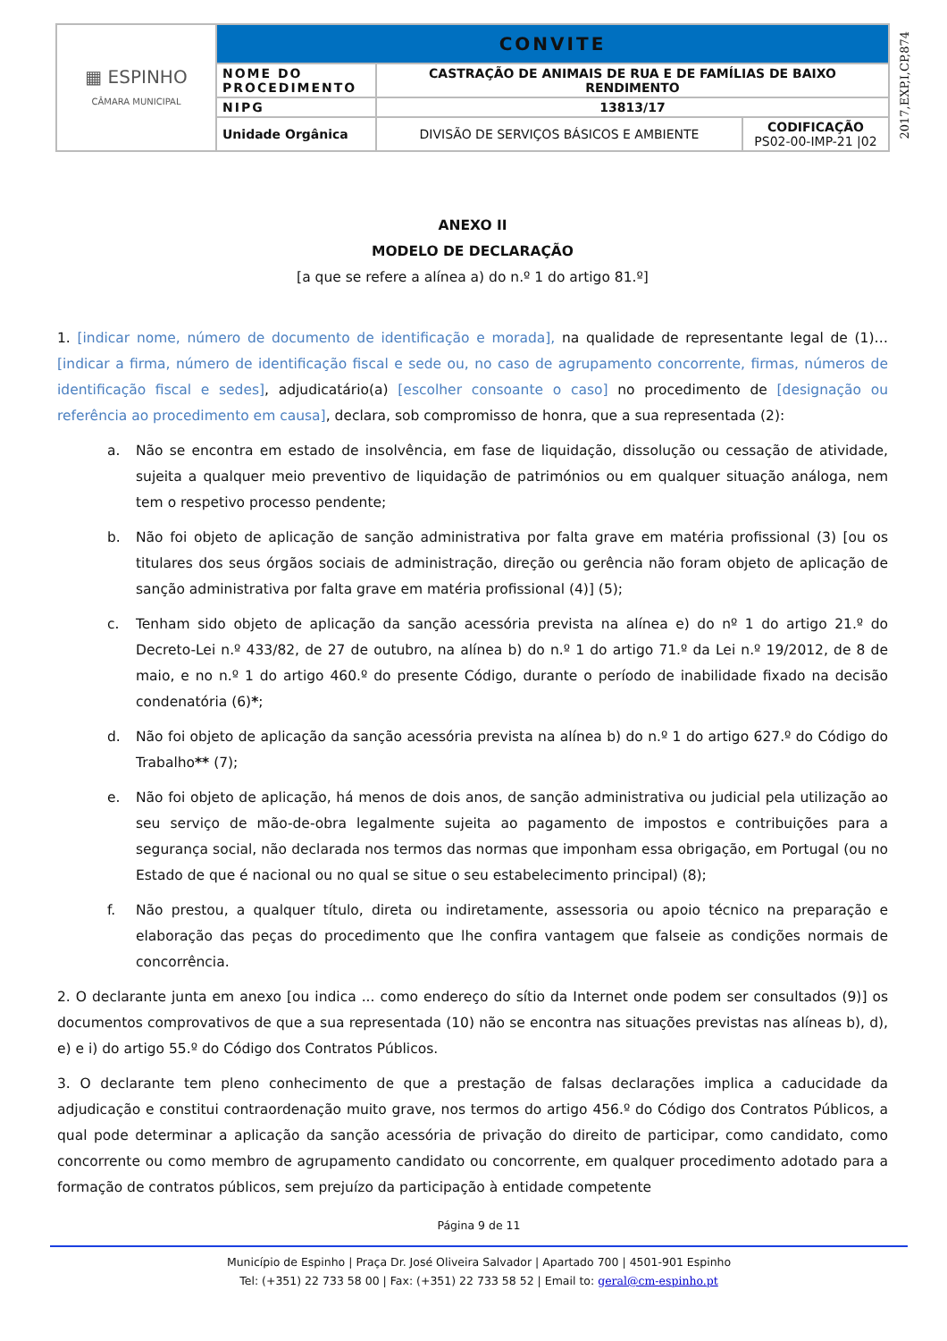| ▦ ESPINHO CÂMARA MUNICIPAL | CONVITE | | |
| | NOME DO PROCEDIMENTO | CASTRAÇÃO DE ANIMAIS DE RUA E DE FAMÍLIAS DE BAIXO RENDIMENTO | |
| | NIPG | 13813/17 | |
| | Unidade Orgânica | DIVISÃO DE SERVIÇOS BÁSICOS E AMBIENTE | CODIFICAÇÃO PS02-00-IMP-21 /02 |
2017,EXP,I,CP,874
ANEXO II
MODELO DE DECLARAÇÃO
[a que se refere a alínea a) do n.º 1 do artigo 81.º]
1. [indicar nome, número de documento de identificação e morada], na qualidade de representante legal de (1)… [indicar a firma, número de identificação fiscal e sede ou, no caso de agrupamento concorrente, firmas, números de identificação fiscal e sedes], adjudicatário(a) [escolher consoante o caso] no procedimento de [designação ou referência ao procedimento em causa], declara, sob compromisso de honra, que a sua representada (2):
a. Não se encontra em estado de insolvência, em fase de liquidação, dissolução ou cessação de atividade, sujeita a qualquer meio preventivo de liquidação de patrimónios ou em qualquer situação análoga, nem tem o respetivo processo pendente;
b. Não foi objeto de aplicação de sanção administrativa por falta grave em matéria profissional (3) [ou os titulares dos seus órgãos sociais de administração, direção ou gerência não foram objeto de aplicação de sanção administrativa por falta grave em matéria profissional (4)] (5);
c. Tenham sido objeto de aplicação da sanção acessória prevista na alínea e) do nº 1 do artigo 21.º do Decreto-Lei n.º 433/82, de 27 de outubro, na alínea b) do n.º 1 do artigo 71.º da Lei n.º 19/2012, de 8 de maio, e no n.º 1 do artigo 460.º do presente Código, durante o período de inabilidade fixado na decisão condenatória (6)*;
d. Não foi objeto de aplicação da sanção acessória prevista na alínea b) do n.º 1 do artigo 627.º do Código do Trabalho** (7);
e. Não foi objeto de aplicação, há menos de dois anos, de sanção administrativa ou judicial pela utilização ao seu serviço de mão-de-obra legalmente sujeita ao pagamento de impostos e contribuições para a segurança social, não declarada nos termos das normas que imponham essa obrigação, em Portugal (ou no Estado de que é nacional ou no qual se situe o seu estabelecimento principal) (8);
f. Não prestou, a qualquer título, direta ou indiretamente, assessoria ou apoio técnico na preparação e elaboração das peças do procedimento que lhe confira vantagem que falseie as condições normais de concorrência.
2. O declarante junta em anexo [ou indica ... como endereço do sítio da Internet onde podem ser consultados (9)] os documentos comprovativos de que a sua representada (10) não se encontra nas situações previstas nas alíneas b), d), e) e i) do artigo 55.º do Código dos Contratos Públicos.
3. O declarante tem pleno conhecimento de que a prestação de falsas declarações implica a caducidade da adjudicação e constitui contraordenação muito grave, nos termos do artigo 456.º do Código dos Contratos Públicos, a qual pode determinar a aplicação da sanção acessória de privação do direito de participar, como candidato, como concorrente ou como membro de agrupamento candidato ou concorrente, em qualquer procedimento adotado para a formação de contratos públicos, sem prejuízo da participação à entidade competente
Página 9 de 11
Município de Espinho | Praça Dr. José Oliveira Salvador | Apartado 700 | 4501-901 Espinho
Tel: (+351) 22 733 58 00 | Fax: (+351) 22 733 58 52 | Email to: geral@cm-espinho.pt